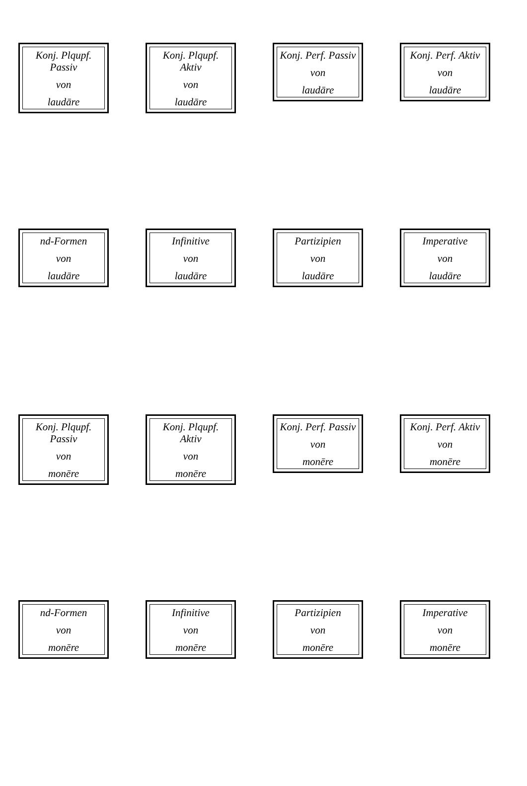Konj. Plqupf. Passiv
von
laudāre
Konj. Plqupf. Aktiv
von
laudāre
Konj. Perf. Passiv
von
laudāre
Konj. Perf. Aktiv
von
laudāre
nd-Formen
von
laudāre
Infinitive
von
laudāre
Partizipien
von
laudāre
Imperative
von
laudāre
Konj. Plqupf. Passiv
von
monēre
Konj. Plqupf. Aktiv
von
monēre
Konj. Perf. Passiv
von
monēre
Konj. Perf. Aktiv
von
monēre
nd-Formen
von
monēre
Infinitive
von
monēre
Partizipien
von
monēre
Imperative
von
monēre